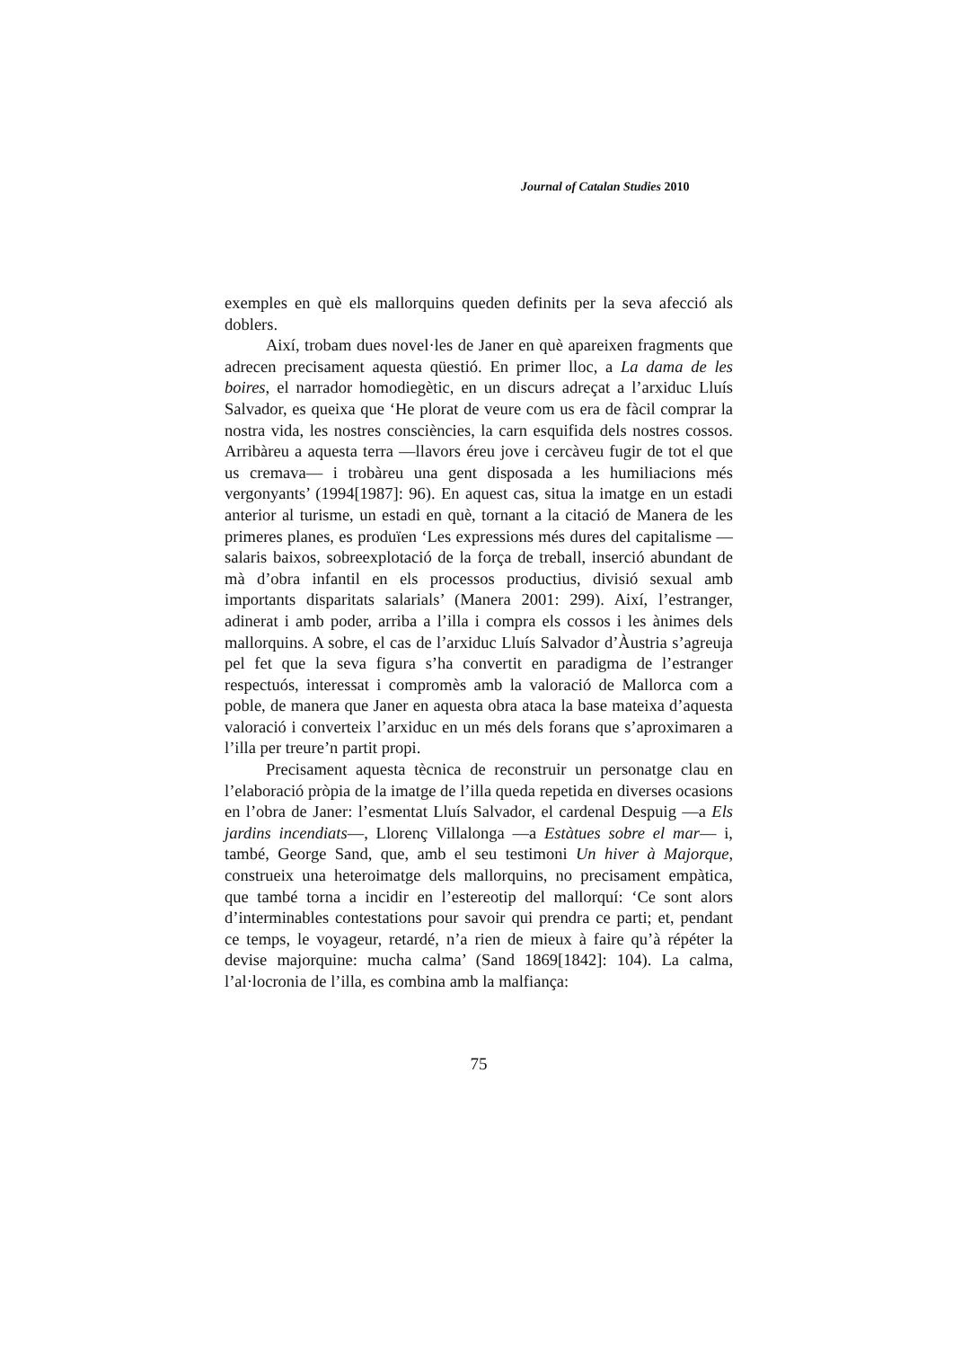Journal of Catalan Studies 2010
exemples en què els mallorquins queden definits per la seva afecció als doblers.
Així, trobam dues novel·les de Janer en què apareixen fragments que adrecen precisament aquesta qüestió. En primer lloc, a La dama de les boires, el narrador homodiegètic, en un discurs adreçat a l’arxiduc Lluís Salvador, es queixa que ‘He plorat de veure com us era de fàcil comprar la nostra vida, les nostres consciències, la carn esquifida dels nostres cossos. Arribàreu a aquesta terra —llavors éreu jove i cercàveu fugir de tot el que us cremava— i trobàreu una gent disposada a les humiliacions més vergonyants’ (1994[1987]: 96). En aquest cas, situa la imatge en un estadi anterior al turisme, un estadi en què, tornant a la citació de Manera de les primeres planes, es produïen ‘Les expressions més dures del capitalisme —salaris baixos, sobreexplotació de la força de treball, inserció abundant de mà d’obra infantil en els processos productius, divisió sexual amb importants disparitats salarials’ (Manera 2001: 299). Així, l’estranger, adinerat i amb poder, arriba a l’illa i compra els cossos i les ànimes dels mallorquins. A sobre, el cas de l’arxiduc Lluís Salvador d’Àustria s’agreuja pel fet que la seva figura s’ha convertit en paradigma de l’estranger respectuós, interessat i compromès amb la valoració de Mallorca com a poble, de manera que Janer en aquesta obra ataca la base mateixa d’aquesta valoració i converteix l’arxiduc en un més dels forans que s’aproximaren a l’illa per treure’n partit propi.
Precisament aquesta tècnica de reconstruir un personatge clau en l’elaboració pròpia de la imatge de l’illa queda repetida en diverses ocasions en l’obra de Janer: l’esmentat Lluís Salvador, el cardenal Despuig —a Els jardins incendiats—, Llorenç Villalonga —a Estàtues sobre el mar— i, també, George Sand, que, amb el seu testimoni Un hiver à Majorque, construeix una heteroimatge dels mallorquins, no precisament empàtica, que també torna a incidir en l’estereotip del mallorquí: ‘Ce sont alors d’interminables contestations pour savoir qui prendra ce parti; et, pendant ce temps, le voyageur, retardé, n’a rien de mieux à faire qu’à répéter la devise majorquine: mucha calma’ (Sand 1869[1842]: 104). La calma, l’al·locronia de l’illa, es combina amb la malfiança:
75